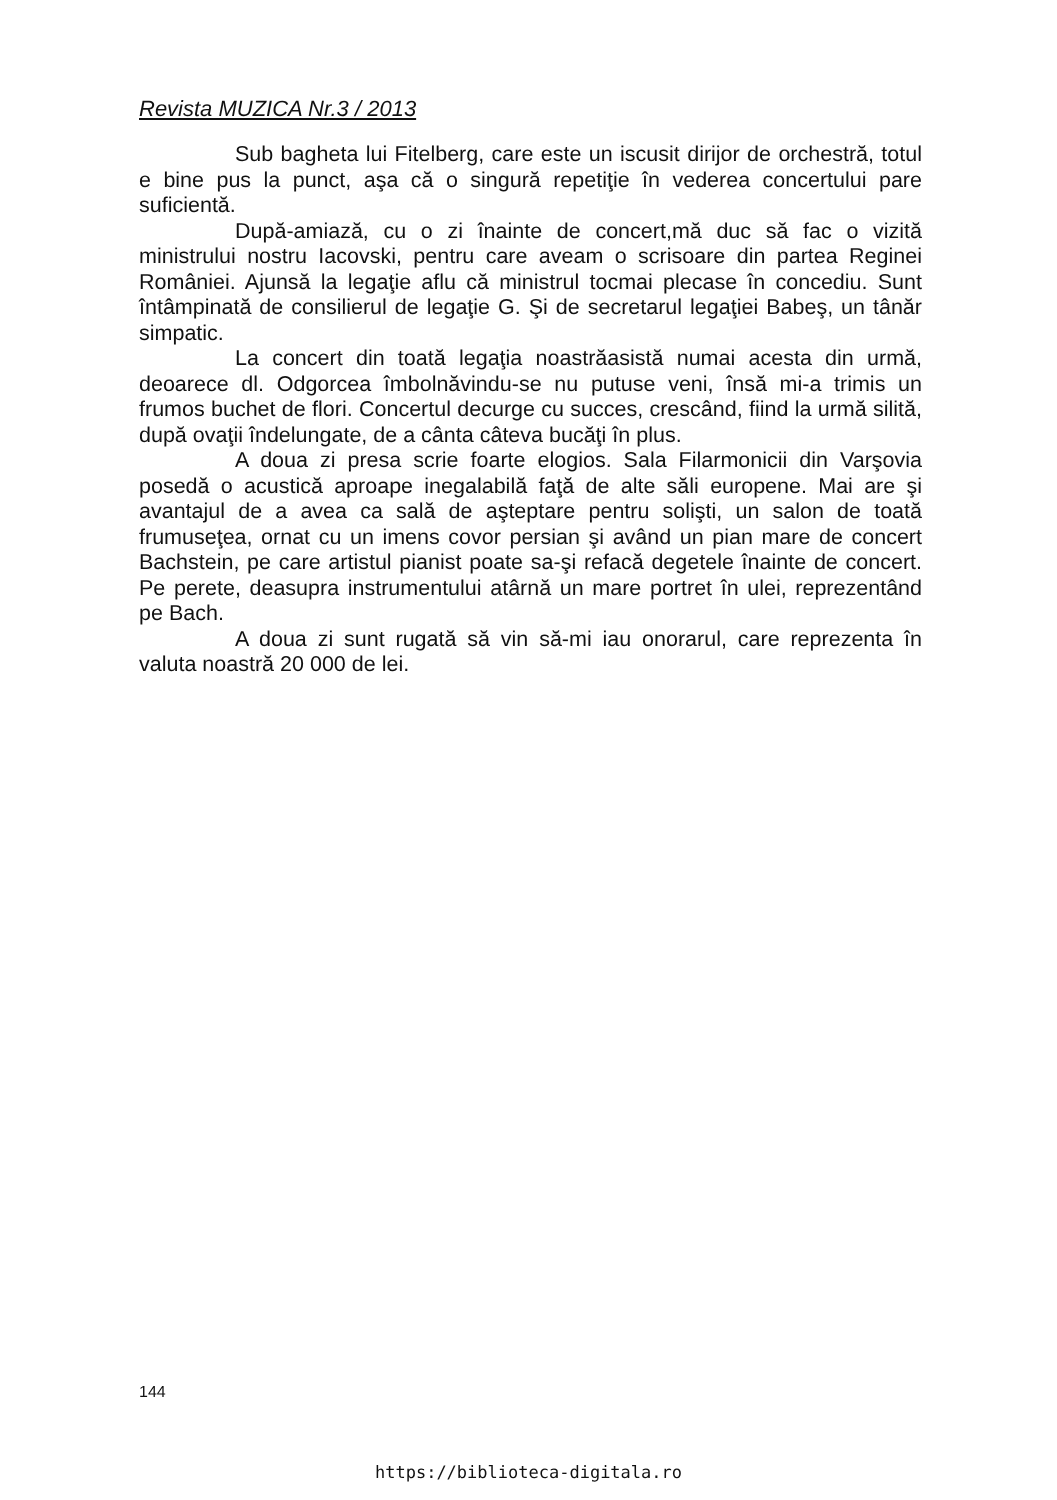Revista MUZICA Nr.3 / 2013
Sub bagheta lui Fitelberg, care este un iscusit dirijor de orchestră, totul e bine pus la punct, aşa că o singură repetiţie în vederea concertului pare suficientă.
După-amiază, cu o zi înainte de concert,mă duc să fac o vizită ministrului nostru Iacovski, pentru care aveam o scrisoare din partea Reginei României. Ajunsă la legaţie aflu că ministrul tocmai plecase în concediu. Sunt întâmpinată de consilierul de legaţie G. Şi de secretarul legaţiei Babeş, un tânăr simpatic.
La concert din toată legaţia noastrăasistă numai acesta din urmă, deoarece dl. Odgorcea îmbolnăvindu-se nu putuse veni, însă mi-a trimis un frumos buchet de flori. Concertul decurge cu succes, crescând, fiind la urmă silită, după ovaţii îndelungate, de a cânta câteva bucăţi în plus.
A doua zi presa scrie foarte elogios. Sala Filarmonicii din Varşovia posedă o acustică aproape inegalabilă faţă de alte săli europene. Mai are şi avantajul de a avea ca sală de aşteptare pentru solişti, un salon de toată frumuseţea, ornat cu un imens covor persian şi având un pian mare de concert Bachstein, pe care artistul pianist poate sa-şi refacă degetele înainte de concert. Pe perete, deasupra instrumentului atârnă un mare portret în ulei, reprezentând pe Bach.
A doua zi sunt rugată să vin să-mi iau onorarul, care reprezenta în valuta noastră 20 000 de lei.
144
https://biblioteca-digitala.ro